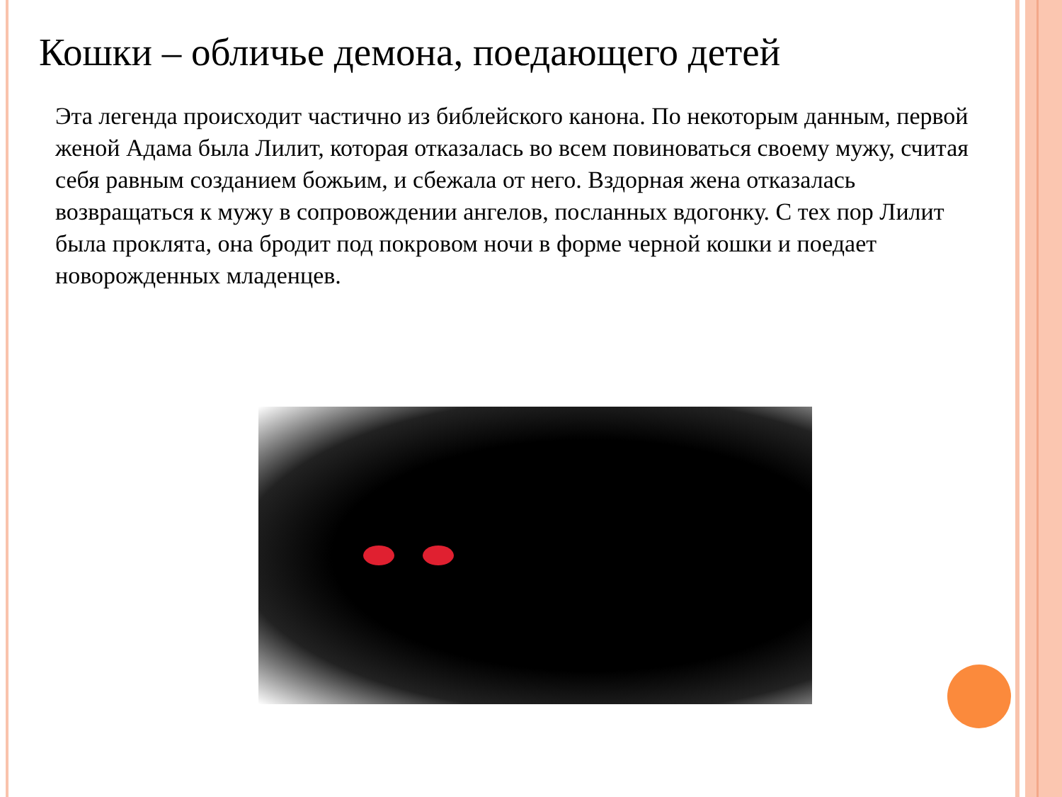Кошки – обличье демона, поедающего детей
Эта легенда происходит частично из библейского канона. По некоторым данным, первой женой Адама была Лилит, которая отказалась во всем повиноваться своему мужу, считая себя равным созданием божьим, и сбежала от него. Вздорная жена отказалась возвращаться к мужу в сопровождении ангелов, посланных вдогонку. С тех пор Лилит была проклята, она бродит под покровом ночи в форме черной кошки и поедает новорожденных младенцев.